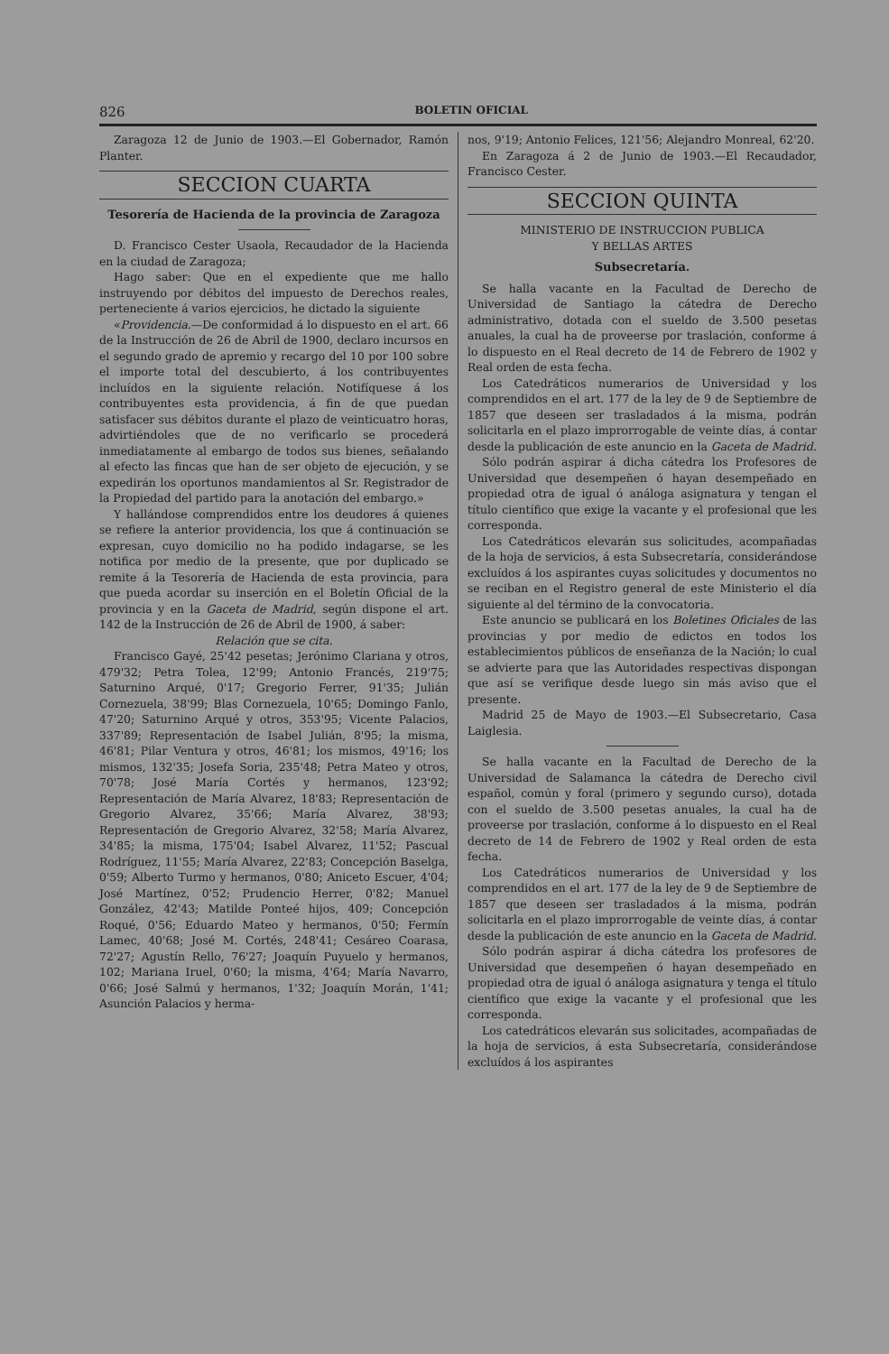826 BOLETIN OFICIAL
Zaragoza 12 de Junio de 1903.—El Gobernador, Ramón Planter.
SECCION CUARTA
Tesorería de Hacienda de la provincia de Zaragoza
D. Francisco Cester Usaola, Recaudador de la Hacienda en la ciudad de Zaragoza;
Hago saber: Que en el expediente que me hallo instruyendo por débitos del impuesto de Derechos reales, perteneciente á varios ejercicios, he dictado la siguiente
«Providencia.—De conformidad á lo dispuesto en el art. 66 de la Instrucción de 26 de Abril de 1900, declaro incursos en el segundo grado de apremio y recargo del 10 por 100 sobre el importe total del descubierto, á los contribuyentes incluídos en la siguiente relación. Notifíquese á los contribuyentes esta providencia, á fin de que puedan satisfacer sus débitos durante el plazo de veinticuatro horas, advirtiéndoles que de no verificarlo se procederá inmediatamente al embargo de todos sus bienes, señalando al efecto las fincas que han de ser objeto de ejecución, y se expedirán los oportunos mandamientos al Sr. Registrador de la Propiedad del partido para la anotación del embargo.»
Y hallándose comprendidos entre los deudores á quienes se refiere la anterior providencia, los que á continuación se expresan, cuyo domicilio no ha podido indagarse, se les notifica por medio de la presente, que por duplicado se remite á la Tesorería de Hacienda de esta provincia, para que pueda acordar su inserción en el Boletín Oficial de la provincia y en la Gaceta de Madrid, según dispone el art. 142 de la Instrucción de 26 de Abril de 1900, á saber:
Relación que se cita.
Francisco Gayé, 25'42 pesetas; Jerónimo Clariana y otros, 479'32; Petra Tolea, 12'99; Antonio Francés, 219'75; Saturnino Arqué, 0'17; Gregorio Ferrer, 91'35; Julián Cornezuela, 38'99; Blas Cornezuela, 10'65; Domingo Fanlo, 47'20; Saturnino Arqué y otros, 353'95; Vicente Palacios, 337'89; Representación de Isabel Julián, 8'95; la misma, 46'81; Pilar Ventura y otros, 46'81; los mismos, 49'16; los mismos, 132'35; Josefa Soria, 235'48; Petra Mateo y otros, 70'78; José María Cortés y hermanos, 123'92; Representación de María Alvarez, 18'83; Representación de Gregorio Alvarez, 35'66; María Alvarez, 38'93; Representación de Gregorio Alvarez, 32'58; María Alvarez, 34'85; la misma, 175'04; Isabel Alvarez, 11'52; Pascual Rodríguez, 11'55; María Alvarez, 22'83; Concepción Baselga, 0'59; Alberto Turmo y hermanos, 0'80; Aniceto Escuer, 4'04; José Martínez, 0'52; Prudencio Herrer, 0'82; Manuel González, 42'43; Matilde Ponteé hijos, 409; Concepción Roqué, 0'56; Eduardo Mateo y hermanos, 0'50; Fermín Lamec, 40'68; José M. Cortés, 248'41; Cesáreo Coarasa, 72'27; Agustín Rello, 76'27; Joaquín Puyuelo y hermanos, 102; Mariana Iruel, 0'60; la misma, 4'64; María Navarro, 0'66; José Salmú y hermanos, 1'32; Joaquín Morán, 1'41; Asunción Palacios y herma-
nos, 9'19; Antonio Felices, 121'56; Alejandro Monreal, 62'20.
En Zaragoza á 2 de Junio de 1903.—El Recaudador, Francisco Cester.
SECCION QUINTA
MINISTERIO DE INSTRUCCION PUBLICA
Y BELLAS ARTES
Subsecretaría.
Se halla vacante en la Facultad de Derecho de Universidad de Santiago la cátedra de Derecho administrativo, dotada con el sueldo de 3.500 pesetas anuales, la cual ha de proveerse por traslación, conforme á lo dispuesto en el Real decreto de 14 de Febrero de 1902 y Real orden de esta fecha.
Los Catedráticos numerarios de Universidad y los comprendidos en el art. 177 de la ley de 9 de Septiembre de 1857 que deseen ser trasladados á la misma, podrán solicitarla en el plazo improrrogable de veinte días, á contar desde la publicación de este anuncio en la Gaceta de Madrid.
Sólo podrán aspirar á dicha cátedra los Profesores de Universidad que desempeñen ó hayan desempeñado en propiedad otra de igual ó análoga asignatura y tengan el título científico que exige la vacante y el profesional que les corresponda.
Los Catedráticos elevarán sus solicitudes, acompañadas de la hoja de servicios, á esta Subsecretaría, considerándose excluídos á los aspirantes cuyas solicitudes y documentos no se reciban en el Registro general de este Ministerio el día siguiente al del término de la convocatoria.
Este anuncio se publicará en los Boletines Oficiales de las provincias y por medio de edictos en todos los establecimientos públicos de enseñanza de la Nación; lo cual se advierte para que las Autoridades respectivas dispongan que así se verifique desde luego sin más aviso que el presente.
Madrid 25 de Mayo de 1903.—El Subsecretario, Casa Laiglesia.
Se halla vacante en la Facultad de Derecho de la Universidad de Salamanca la cátedra de Derecho civil español, común y foral (primero y segundo curso), dotada con el sueldo de 3.500 pesetas anuales, la cual ha de proveerse por traslación, conforme á lo dispuesto en el Real decreto de 14 de Febrero de 1902 y Real orden de esta fecha.
Los Catedráticos numerarios de Universidad y los comprendidos en el art. 177 de la ley de 9 de Septiembre de 1857 que deseen ser trasladados á la misma, podrán solicitarla en el plazo improrrogable de veinte días, á contar desde la publicación de este anuncio en la Gaceta de Madrid.
Sólo podrán aspirar á dicha cátedra los profesores de Universidad que desempeñen ó hayan desempeñado en propiedad otra de igual ó análoga asignatura y tenga el título científico que exige la vacante y el profesional que les corresponda.
Los catedráticos elevarán sus solicitades, acompañadas de la hoja de servicios, á esta Subsecretaría, considerándose excluídos á los aspirantes